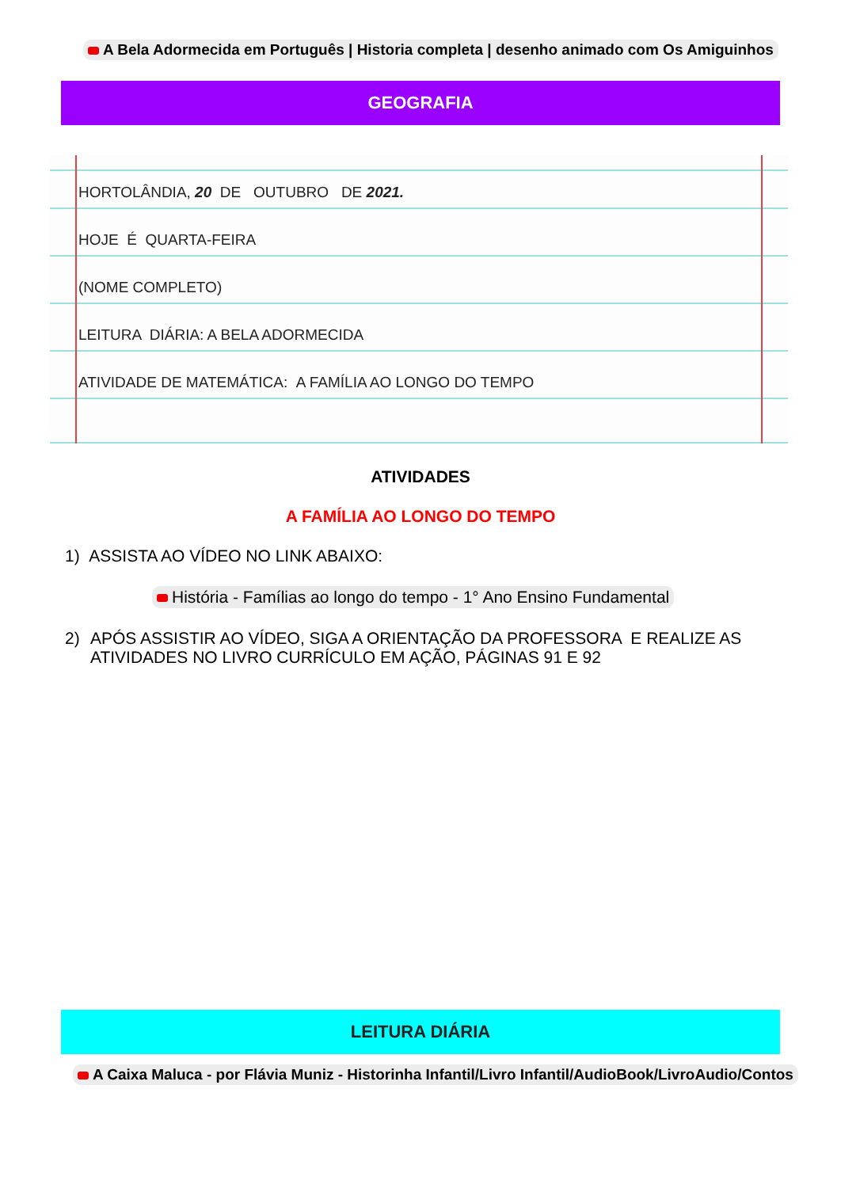A Bela Adormecida em Português | Historia completa | desenho animado com Os Amiguinhos
GEOGRAFIA
HORTOLÂNDIA, 20 DE OUTUBRO DE 2021.
HOJE É QUARTA-FEIRA
(NOME COMPLETO)
LEITURA DIÁRIA: A BELA ADORMECIDA
ATIVIDADE DE MATEMÁTICA: A FAMÍLIA AO LONGO DO TEMPO
ATIVIDADES
A FAMÍLIA AO LONGO DO TEMPO
1) ASSISTA AO VÍDEO NO LINK ABAIXO:
História - Famílias ao longo do tempo - 1° Ano Ensino Fundamental
2) APÓS ASSISTIR AO VÍDEO, SIGA A ORIENTAÇÃO DA PROFESSORA E REALIZE AS
ATIVIDADES NO LIVRO CURRÍCULO EM AÇÃO, PÁGINAS 91 E 92
LEITURA DIÁRIA
A Caixa Maluca - por Flávia Muniz - Historinha Infantil/Livro Infantil/AudioBook/LivroAudio/Contos